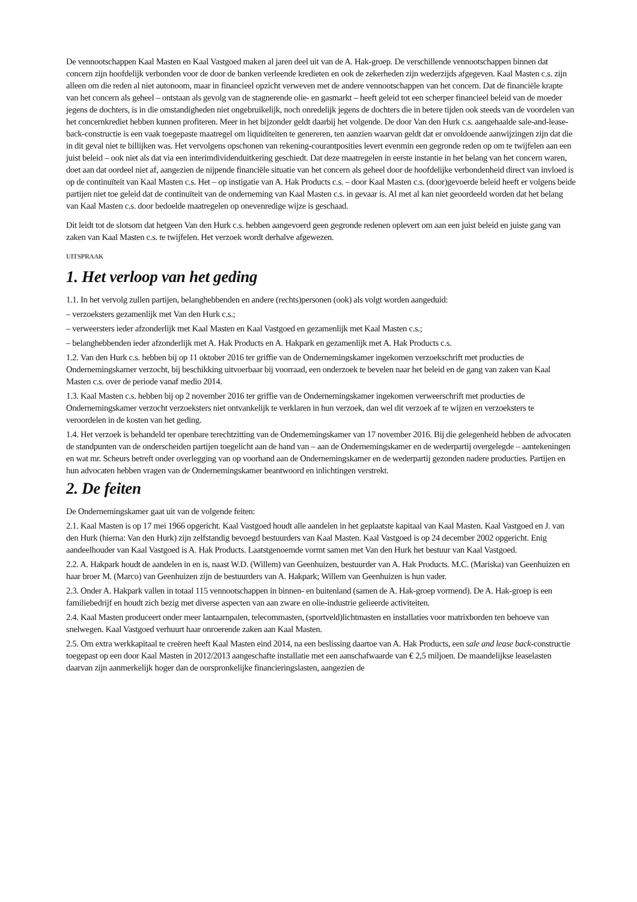De vennootschappen Kaal Masten en Kaal Vastgoed maken al jaren deel uit van de A. Hak-groep. De verschillende vennootschappen binnen dat concern zijn hoofdelijk verbonden voor de door de banken verleende kredieten en ook de zekerheden zijn wederzijds afgegeven. Kaal Masten c.s. zijn alleen om die reden al niet autonoom, maar in financieel opzicht verweven met de andere vennootschappen van het concern. Dat de financiële krapte van het concern als geheel – ontstaan als gevolg van de stagnerende olie- en gasmarkt – heeft geleid tot een scherper financieel beleid van de moeder jegens de dochters, is in die omstandigheden niet ongebruikelijk, noch onredelijk jegens de dochters die in betere tijden ook steeds van de voordelen van het concernkrediet hebben kunnen profiteren. Meer in het bijzonder geldt daarbij het volgende. De door Van den Hurk c.s. aangehaalde sale-and-lease-back-constructie is een vaak toegepaste maatregel om liquiditeiten te genereren, ten aanzien waarvan geldt dat er onvoldoende aanwijzingen zijn dat die in dit geval niet te billijken was. Het vervolgens opschonen van rekening-courantposities levert evenmin een gegronde reden op om te twijfelen aan een juist beleid – ook niet als dat via een interimdividenduitkering geschiedt. Dat deze maatregelen in eerste instantie in het belang van het concern waren, doet aan dat oordeel niet af, aangezien de nijpende financiële situatie van het concern als geheel door de hoofdelijke verbondenheid direct van invloed is op de continuïteit van Kaal Masten c.s. Het – op instigatie van A. Hak Products c.s. – door Kaal Masten c.s. (door)gevoerde beleid heeft er volgens beide partijen niet toe geleid dat de continuïteit van de onderneming van Kaal Masten c.s. in gevaar is. Al met al kan niet geoordeeld worden dat het belang van Kaal Masten c.s. door bedoelde maatregelen op onevenredige wijze is geschaad.
Dit leidt tot de slotsom dat hetgeen Van den Hurk c.s. hebben aangevoerd geen gegronde redenen oplevert om aan een juist beleid en juiste gang van zaken van Kaal Masten c.s. te twijfelen. Het verzoek wordt derhalve afgewezen.
UITSPRAAK
1. Het verloop van het geding
1.1. In het vervolg zullen partijen, belanghebbenden en andere (rechts)personen (ook) als volgt worden aangeduid:
– verzoeksters gezamenlijk met Van den Hurk c.s.;
– verweersters ieder afzonderlijk met Kaal Masten en Kaal Vastgoed en gezamenlijk met Kaal Masten c.s.;
– belanghebbenden ieder afzonderlijk met A. Hak Products en A. Hakpark en gezamenlijk met A. Hak Products c.s.
1.2. Van den Hurk c.s. hebben bij op 11 oktober 2016 ter griffie van de Ondernemingskamer ingekomen verzoekschrift met producties de Ondernemingskamer verzocht, bij beschikking uitvoerbaar bij voorraad, een onderzoek te bevelen naar het beleid en de gang van zaken van Kaal Masten c.s. over de periode vanaf medio 2014.
1.3. Kaal Masten c.s. hebben bij op 2 november 2016 ter griffie van de Ondernemingskamer ingekomen verweerschrift met producties de Ondernemingskamer verzocht verzoeksters niet ontvankelijk te verklaren in hun verzoek, dan wel dit verzoek af te wijzen en verzoeksters te veroordelen in de kosten van het geding.
1.4. Het verzoek is behandeld ter openbare terechtzitting van de Ondernemingskamer van 17 november 2016. Bij die gelegenheid hebben de advocaten de standpunten van de onderscheiden partijen toegelicht aan de hand van – aan de Ondernemingskamer en de wederpartij overgelegde – aantekeningen en wat mr. Scheurs betreft onder overlegging van op voorhand aan de Ondernemingskamer en de wederpartij gezonden nadere producties. Partijen en hun advocaten hebben vragen van de Ondernemingskamer beantwoord en inlichtingen verstrekt.
2. De feiten
De Ondernemingskamer gaat uit van de volgende feiten:
2.1. Kaal Masten is op 17 mei 1966 opgericht. Kaal Vastgoed houdt alle aandelen in het geplaatste kapitaal van Kaal Masten. Kaal Vastgoed en J. van den Hurk (hierna: Van den Hurk) zijn zelfstandig bevoegd bestuurders van Kaal Masten. Kaal Vastgoed is op 24 december 2002 opgericht. Enig aandeelhouder van Kaal Vastgoed is A. Hak Products. Laatstgenoemde vormt samen met Van den Hurk het bestuur van Kaal Vastgoed.
2.2. A. Hakpark houdt de aandelen in en is, naast W.D. (Willem) van Geenhuizen, bestuurder van A. Hak Products. M.C. (Mariska) van Geenhuizen en haar broer M. (Marco) van Geenhuizen zijn de bestuurders van A. Hakpark; Willem van Geenhuizen is hun vader.
2.3. Onder A. Hakpark vallen in totaal 115 vennootschappen in binnen- en buitenland (samen de A. Hak-groep vormend). De A. Hak-groep is een familiebedrijf en houdt zich bezig met diverse aspecten van aan zware en olie-industrie gelieerde activiteiten.
2.4. Kaal Masten produceert onder meer lantaarnpalen, telecommasten, (sportveld)lichtmasten en installaties voor matrixborden ten behoeve van snelwegen. Kaal Vastgoed verhuurt haar onroerende zaken aan Kaal Masten.
2.5. Om extra werkkapitaal te creëren heeft Kaal Masten eind 2014, na een beslissing daartoe van A. Hak Products, een sale and lease back-constructie toegepast op een door Kaal Masten in 2012/2013 aangeschafte installatie met een aanschafwaarde van € 2,5 miljoen. De maandelijkse leaselasten daarvan zijn aanmerkelijk hoger dan de oorspronkelijke financieringslasten, aangezien de